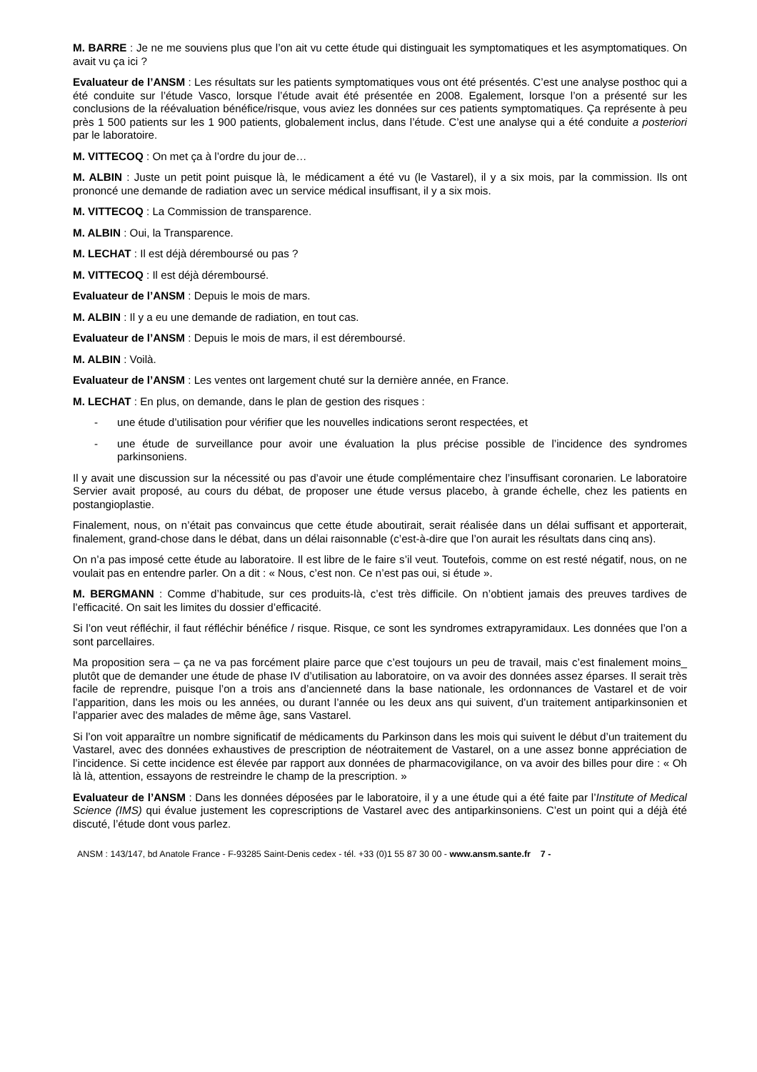M. BARRE : Je ne me souviens plus que l’on ait vu cette étude qui distinguait les symptomatiques et les asymptomatiques. On avait vu ça ici ?
Evaluateur de l’ANSM : Les résultats sur les patients symptomatiques vous ont été présentés. C’est une analyse posthoc qui a été conduite sur l’étude Vasco, lorsque l’étude avait été présentée en 2008. Egalement, lorsque l’on a présenté sur les conclusions de la réévaluation bénéfice/risque, vous aviez les données sur ces patients symptomatiques. Ça représente à peu près 1 500 patients sur les 1 900 patients, globalement inclus, dans l’étude. C’est une analyse qui a été conduite a posteriori par le laboratoire.
M. VITTECOQ : On met ça à l’ordre du jour de…
M. ALBIN : Juste un petit point puisque là, le médicament a été vu (le Vastarel), il y a six mois, par la commission. Ils ont prononcé une demande de radiation avec un service médical insuffisant, il y a six mois.
M. VITTECOQ : La Commission de transparence.
M. ALBIN : Oui, la Transparence.
M. LECHAT : Il est déjà déremboursé ou pas ?
M. VITTECOQ : Il est déjà déremboursé.
Evaluateur de l’ANSM : Depuis le mois de mars.
M. ALBIN : Il y a eu une demande de radiation, en tout cas.
Evaluateur de l’ANSM : Depuis le mois de mars, il est déremboursé.
M. ALBIN : Voilà.
Evaluateur de l’ANSM : Les ventes ont largement chuté sur la dernière année, en France.
M. LECHAT : En plus, on demande, dans le plan de gestion des risques :
- une étude d’utilisation pour vérifier que les nouvelles indications seront respectées, et
- une étude de surveillance pour avoir une évaluation la plus précise possible de l’incidence des syndromes parkinsoniens.
Il y avait une discussion sur la nécessité ou pas d’avoir une étude complémentaire chez l’insuffisant coronarien. Le laboratoire Servier avait proposé, au cours du débat, de proposer une étude versus placebo, à grande échelle, chez les patients en postangioplastie.
Finalement, nous, on n’était pas convaincus que cette étude aboutirait, serait réalisée dans un délai suffisant et apporterait, finalement, grand-chose dans le débat, dans un délai raisonnable (c’est-à-dire que l’on aurait les résultats dans cinq ans).
On n’a pas imposé cette étude au laboratoire. Il est libre de le faire s’il veut. Toutefois, comme on est resté négatif, nous, on ne voulait pas en entendre parler. On a dit : « Nous, c’est non. Ce n’est pas oui, si étude ».
M. BERGMANN : Comme d’habitude, sur ces produits-là, c’est très difficile. On n’obtient jamais des preuves tardives de l’efficacité. On sait les limites du dossier d’efficacité.
Si l’on veut réfléchir, il faut réfléchir bénéfice / risque. Risque, ce sont les syndromes extrapyramidaux. Les données que l’on a sont parcellaires.
Ma proposition sera – ça ne va pas forcément plaire parce que c’est toujours un peu de travail, mais c’est finalement moins_ plutôt que de demander une étude de phase IV d’utilisation au laboratoire, on va avoir des données assez éparses. Il serait très facile de reprendre, puisque l’on a trois ans d’ancienneté dans la base nationale, les ordonnances de Vastarel et de voir l’apparition, dans les mois ou les années, ou durant l’année ou les deux ans qui suivent, d’un traitement antiparkinsonien et l’apparier avec des malades de même âge, sans Vastarel.
Si l’on voit apparaître un nombre significatif de médicaments du Parkinson dans les mois qui suivent le début d’un traitement du Vastarel, avec des données exhaustives de prescription de néotraitement de Vastarel, on a une assez bonne appréciation de l’incidence. Si cette incidence est élevée par rapport aux données de pharmacovigilance, on va avoir des billes pour dire : « Oh là là, attention, essayons de restreindre le champ de la prescription. »
Evaluateur de l’ANSM : Dans les données déposées par le laboratoire, il y a une étude qui a été faite par l’Institute of Medical Science (IMS) qui évalue justement les coprescriptions de Vastarel avec des antiparkinsoniens. C’est un point qui a déjà été discuté, l’étude dont vous parlez.
ANSM : 143/147, bd Anatole France - F-93285 Saint-Denis cedex - tél. +33 (0)1 55 87 30 00 - www.ansm.sante.fr 7 -